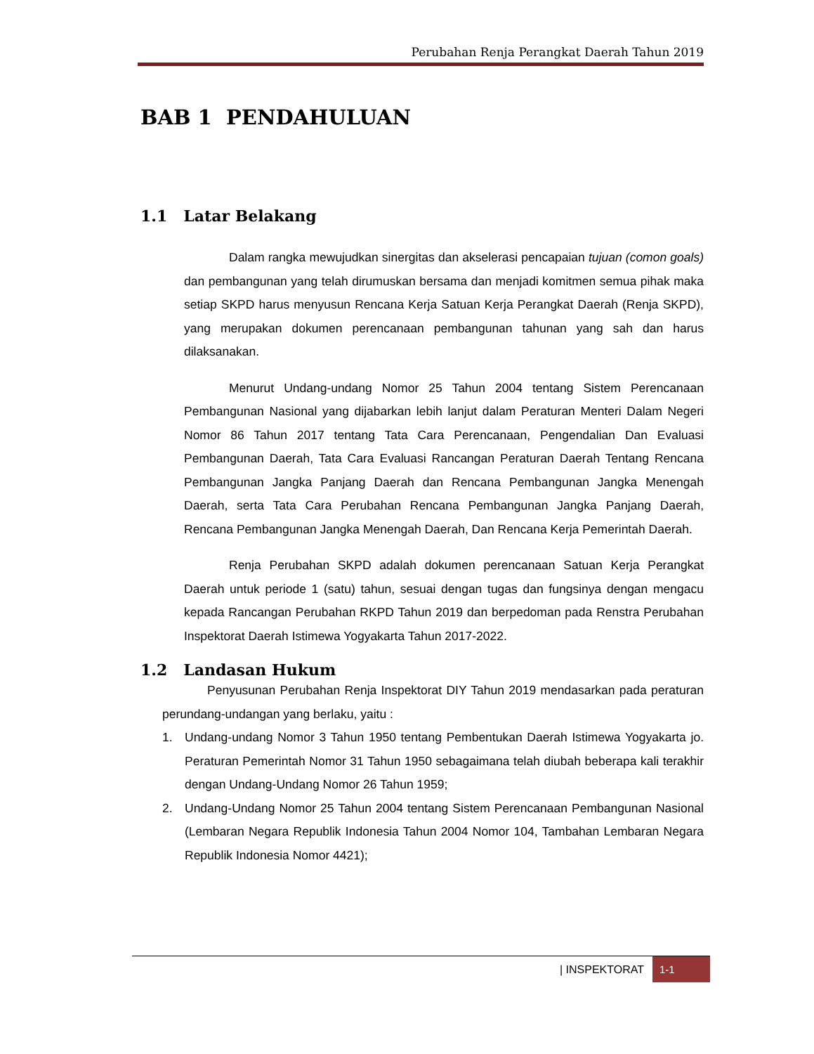Perubahan Renja Perangkat Daerah Tahun 2019
BAB 1 PENDAHULUAN
1.1 Latar Belakang
Dalam rangka mewujudkan sinergitas dan akselerasi pencapaian tujuan (comon goals) dan pembangunan yang telah dirumuskan bersama dan menjadi komitmen semua pihak maka setiap SKPD harus menyusun Rencana Kerja Satuan Kerja Perangkat Daerah (Renja SKPD), yang merupakan dokumen perencanaan pembangunan tahunan yang sah dan harus dilaksanakan.
Menurut Undang-undang Nomor 25 Tahun 2004 tentang Sistem Perencanaan Pembangunan Nasional yang dijabarkan lebih lanjut dalam Peraturan Menteri Dalam Negeri Nomor 86 Tahun 2017 tentang Tata Cara Perencanaan, Pengendalian Dan Evaluasi Pembangunan Daerah, Tata Cara Evaluasi Rancangan Peraturan Daerah Tentang Rencana Pembangunan Jangka Panjang Daerah dan Rencana Pembangunan Jangka Menengah Daerah, serta Tata Cara Perubahan Rencana Pembangunan Jangka Panjang Daerah, Rencana Pembangunan Jangka Menengah Daerah, Dan Rencana Kerja Pemerintah Daerah.
Renja Perubahan SKPD adalah dokumen perencanaan Satuan Kerja Perangkat Daerah untuk periode 1 (satu) tahun, sesuai dengan tugas dan fungsinya dengan mengacu kepada Rancangan Perubahan RKPD Tahun 2019 dan berpedoman pada Renstra Perubahan Inspektorat Daerah Istimewa Yogyakarta Tahun 2017-2022.
1.2 Landasan Hukum
Penyusunan Perubahan Renja Inspektorat DIY Tahun 2019 mendasarkan pada peraturan perundang-undangan yang berlaku, yaitu :
1. Undang-undang Nomor 3 Tahun 1950 tentang Pembentukan Daerah Istimewa Yogyakarta jo. Peraturan Pemerintah Nomor 31 Tahun 1950 sebagaimana telah diubah beberapa kali terakhir dengan Undang-Undang Nomor 26 Tahun 1959;
2. Undang-Undang Nomor 25 Tahun 2004 tentang Sistem Perencanaan Pembangunan Nasional (Lembaran Negara Republik Indonesia Tahun 2004 Nomor 104, Tambahan Lembaran Negara Republik Indonesia Nomor 4421);
| INSPEKTORAT 1-1